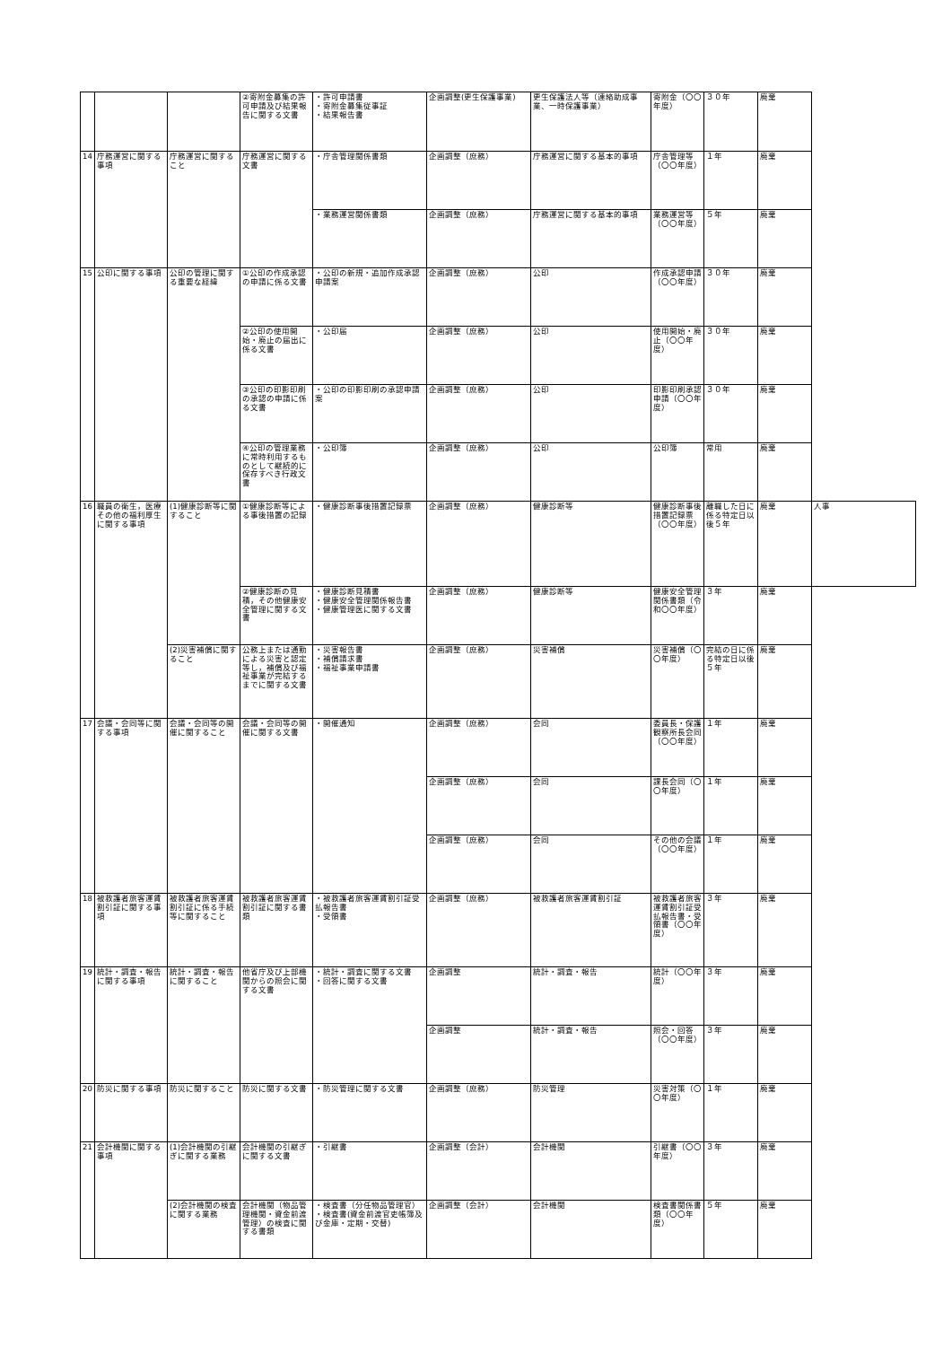| | | | ②寄附金募集の許可申請及び結果報告に関する文書 | ・許可申請書 ・寄附金募集従事証 ・結果報告書 | 企画調整(更生保護事業) | 更生保護法人等（連絡助成事業、一時保護事業） | 寄附金（〇〇年度） | ３０年 | 廃棄 | |
| 14 | 庁務運営に関する事項 | 庁務運営に関すること | 庁務運営に関する文書 | ・庁舎管理関係書類 | 企画調整（庶務） | 庁務運営に関する基本的事項 | 庁舎管理等（〇〇年度） | １年 | 廃棄 | |
| | | | | ・業務運営関係書類 | 企画調整（庶務） | 庁務運営に関する基本的事項 | 業務運営等（〇〇年度） | ５年 | 廃棄 | |
| 15 | 公印に関する事項 | 公印の管理に関する重要な経緯 | ①公印の作成承認の申請に係る文書 | ・公印の新規・追加作成承認申請案 | 企画調整（庶務） | 公印 | 作成承認申請（〇〇年度） | ３０年 | 廃棄 | |
| | | | ②公印の使用開始・廃止の届出に係る文書 | ・公印届 | 企画調整（庶務） | 公印 | 使用開始・廃止（〇〇年度） | ３０年 | 廃棄 | |
| | | | ③公印の印影印刷の承認の申請に係る文書 | ・公印の印影印刷の承認申請案 | 企画調整（庶務） | 公印 | 印影印刷承認申請（〇〇年度） | ３０年 | 廃棄 | |
| | | | ④公印の管理業務に常時利用するものとして継続的に保存すべき行政文書 | ・公印簿 | 企画調整（庶務） | 公印 | 公印簿 | 常用 | 廃棄 | |
| 16 | 職員の衛生，医療その他の福利厚生に関する事項 | (1)健康診断等に関すること | ①健康診断等による事後措置の記録 | ・健康診断事後措置記録票 | 企画調整（庶務） | 健康診断等 | 健康診断事後措置記録票（〇〇年度） | 離職した日に係る特定日以後５年 | 廃棄 | 人事 |
| | | | ②健康診断の見積，その他健康安全管理に関する文書 | ・健康診断見積書 ・健康安全管理関係報告書 ・健康管理医に関する文書 | 企画調整（庶務） | 健康診断等 | 健康安全管理関係書類（令和〇〇年度） | ３年 | 廃棄 | |
| | | (2)災害補償に関すること | 公務上または通勤による災害と認定等し，補償及び福祉事業が完結するまでに関する文書 | ・災害報告書 ・補償請求書 ・福祉事業申請書 | 企画調整（庶務） | 災害補償 | 災害補償（〇〇年度） | 完結の日に係る特定日以後５年 | 廃棄 | |
| 17 | 会議・会同等に関する事項 | 会議・会同等の開催に関すること | 会議・会同等の開催に関する文書 | ・開催通知 | 企画調整（庶務） | 会同 | 委員長・保護観察所長会同（〇〇年度） | １年 | 廃棄 | |
| | | | | | 企画調整（庶務） | 会同 | 課長会同（〇〇年度） | １年 | 廃棄 | |
| | | | | | 企画調整（庶務） | 会同 | その他の会議（〇〇年度） | １年 | 廃棄 | |
| 18 | 被救護者旅客運賃割引証に関する事項 | 被救護者旅客運賃割引証に係る手続等に関すること | 被救護者旅客運賃割引証に関する書類 | ・被救護者旅客運賃割引証受払報告書 ・受領書 | 企画調整（庶務） | 被救護者旅客運賃割引証 | 被救護者旅客運賃割引証受払報告書・受領書（〇〇年度） | ３年 | 廃棄 | |
| 19 | 統計・調査・報告に関する事項 | 統計・調査・報告に関すること | 他省庁及び上部機関からの照会に関する文書 | ・統計・調査に関する文書 ・回答に関する文書 | 企画調整 | 統計・調査・報告 | 統計（〇〇年度） | ３年 | 廃棄 | |
| | | | | | 企画調整 | 統計・調査・報告 | 照会・回答（〇〇年度） | ３年 | 廃棄 | |
| 20 | 防災に関する事項 | 防災に関すること | 防災に関する文書 | ・防災管理に関する文書 | 企画調整（庶務） | 防災管理 | 災害対策（〇〇年度） | １年 | 廃棄 | |
| 21 | 会計機関に関する事項 | (1)会計機関の引継ぎに関する業務 | 会計機関の引継ぎに関する文書 | ・引継書 | 企画調整（会計） | 会計機関 | 引継書（〇〇年度） | ３年 | 廃棄 | |
| | | (2)会計機関の検査に関する業務 | 会計機関（物品管理機関・資金前渡管理）の検査に関する書類 | ・検査書（分任物品管理官） ・検査書(資金前渡官吏帳簿及び金庫・定期・交替) | 企画調整（会計） | 会計機関 | 検査書関係書類（〇〇年度） | ５年 | 廃棄 | |